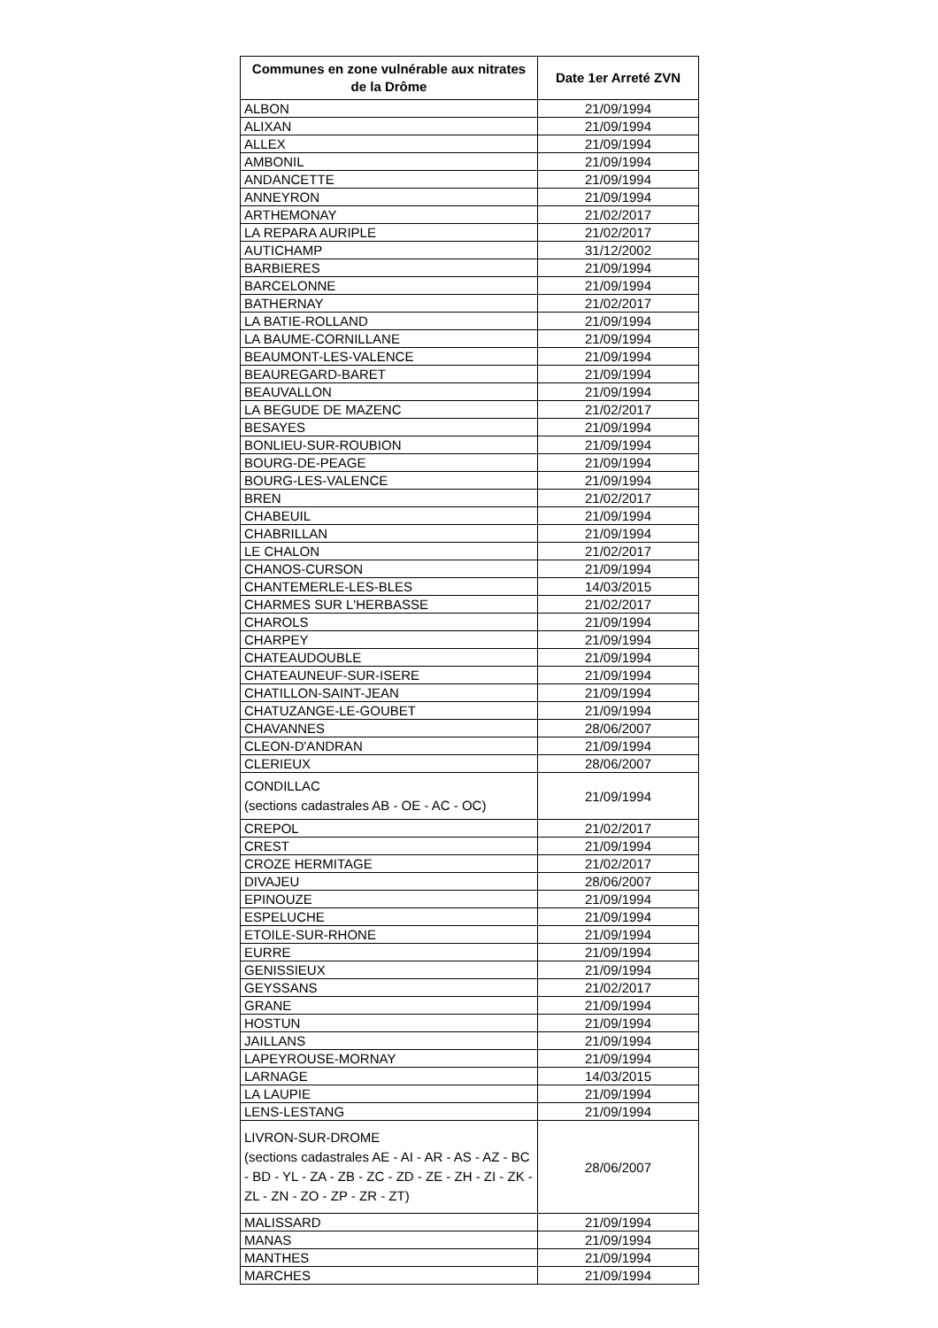| Communes en zone vulnérable aux nitrates de la Drôme | Date 1er Arreté ZVN |
| --- | --- |
| ALBON | 21/09/1994 |
| ALIXAN | 21/09/1994 |
| ALLEX | 21/09/1994 |
| AMBONIL | 21/09/1994 |
| ANDANCETTE | 21/09/1994 |
| ANNEYRON | 21/09/1994 |
| ARTHEMONAY | 21/02/2017 |
| LA REPARA AURIPLE | 21/02/2017 |
| AUTICHAMP | 31/12/2002 |
| BARBIERES | 21/09/1994 |
| BARCELONNE | 21/09/1994 |
| BATHERNAY | 21/02/2017 |
| LA BATIE-ROLLAND | 21/09/1994 |
| LA BAUME-CORNILLANE | 21/09/1994 |
| BEAUMONT-LES-VALENCE | 21/09/1994 |
| BEAUREGARD-BARET | 21/09/1994 |
| BEAUVALLON | 21/09/1994 |
| LA BEGUDE DE MAZENC | 21/02/2017 |
| BESAYES | 21/09/1994 |
| BONLIEU-SUR-ROUBION | 21/09/1994 |
| BOURG-DE-PEAGE | 21/09/1994 |
| BOURG-LES-VALENCE | 21/09/1994 |
| BREN | 21/02/2017 |
| CHABEUIL | 21/09/1994 |
| CHABRILLAN | 21/09/1994 |
| LE CHALON | 21/02/2017 |
| CHANOS-CURSON | 21/09/1994 |
| CHANTEMERLE-LES-BLES | 14/03/2015 |
| CHARMES SUR L'HERBASSE | 21/02/2017 |
| CHAROLS | 21/09/1994 |
| CHARPEY | 21/09/1994 |
| CHATEAUDOUBLE | 21/09/1994 |
| CHATEAUNEUF-SUR-ISERE | 21/09/1994 |
| CHATILLON-SAINT-JEAN | 21/09/1994 |
| CHATUZANGE-LE-GOUBET | 21/09/1994 |
| CHAVANNES | 28/06/2007 |
| CLEON-D'ANDRAN | 21/09/1994 |
| CLERIEUX | 28/06/2007 |
| CONDILLAC (sections cadastrales AB - OE - AC - OC) | 21/09/1994 |
| CREPOL | 21/02/2017 |
| CREST | 21/09/1994 |
| CROZE HERMITAGE | 21/02/2017 |
| DIVAJEU | 28/06/2007 |
| EPINOUZE | 21/09/1994 |
| ESPELUCHE | 21/09/1994 |
| ETOILE-SUR-RHONE | 21/09/1994 |
| EURRE | 21/09/1994 |
| GENISSIEUX | 21/09/1994 |
| GEYSSANS | 21/02/2017 |
| GRANE | 21/09/1994 |
| HOSTUN | 21/09/1994 |
| JAILLANS | 21/09/1994 |
| LAPEYROUSE-MORNAY | 21/09/1994 |
| LARNAGE | 14/03/2015 |
| LA LAUPIE | 21/09/1994 |
| LENS-LESTANG | 21/09/1994 |
| LIVRON-SUR-DROME (sections cadastrales AE - AI - AR - AS - AZ - BC - BD - YL - ZA - ZB - ZC - ZD - ZE - ZH - ZI - ZK - ZL - ZN - ZO - ZP - ZR - ZT) | 28/06/2007 |
| MALISSARD | 21/09/1994 |
| MANAS | 21/09/1994 |
| MANTHES | 21/09/1994 |
| MARCHES | 21/09/1994 |